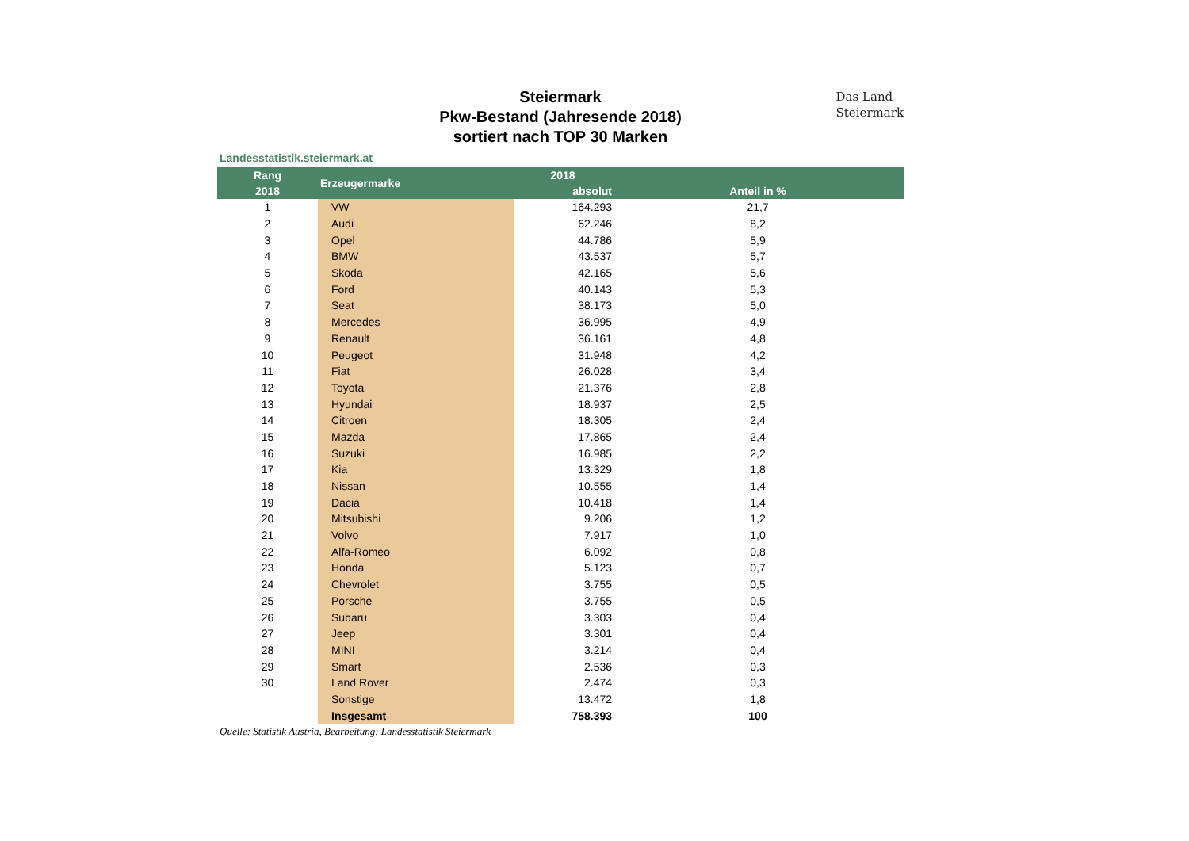Das Land
Steiermark
Steiermark
Pkw-Bestand (Jahresende 2018)
sortiert nach TOP 30 Marken
Landesstatistik.steiermark.at
| Rang | Erzeugermarke | 2018 | | |
| --- | --- | --- | --- | --- |
| 2018 | | absolut | | Anteil in % |
| 1 | VW | 164.293 | | 21,7 |
| 2 | Audi | 62.246 | | 8,2 |
| 3 | Opel | 44.786 | | 5,9 |
| 4 | BMW | 43.537 | | 5,7 |
| 5 | Skoda | 42.165 | | 5,6 |
| 6 | Ford | 40.143 | | 5,3 |
| 7 | Seat | 38.173 | | 5,0 |
| 8 | Mercedes | 36.995 | | 4,9 |
| 9 | Renault | 36.161 | | 4,8 |
| 10 | Peugeot | 31.948 | | 4,2 |
| 11 | Fiat | 26.028 | | 3,4 |
| 12 | Toyota | 21.376 | | 2,8 |
| 13 | Hyundai | 18.937 | | 2,5 |
| 14 | Citroen | 18.305 | | 2,4 |
| 15 | Mazda | 17.865 | | 2,4 |
| 16 | Suzuki | 16.985 | | 2,2 |
| 17 | Kia | 13.329 | | 1,8 |
| 18 | Nissan | 10.555 | | 1,4 |
| 19 | Dacia | 10.418 | | 1,4 |
| 20 | Mitsubishi | 9.206 | | 1,2 |
| 21 | Volvo | 7.917 | | 1,0 |
| 22 | Alfa-Romeo | 6.092 | | 0,8 |
| 23 | Honda | 5.123 | | 0,7 |
| 24 | Chevrolet | 3.755 | | 0,5 |
| 25 | Porsche | 3.755 | | 0,5 |
| 26 | Subaru | 3.303 | | 0,4 |
| 27 | Jeep | 3.301 | | 0,4 |
| 28 | MINI | 3.214 | | 0,4 |
| 29 | Smart | 2.536 | | 0,3 |
| 30 | Land Rover | 2.474 | | 0,3 |
| | Sonstige | 13.472 | | 1,8 |
| | Insgesamt | 758.393 | | 100 |
Quelle: Statistik Austria, Bearbeitung: Landesstatistik Steiermark